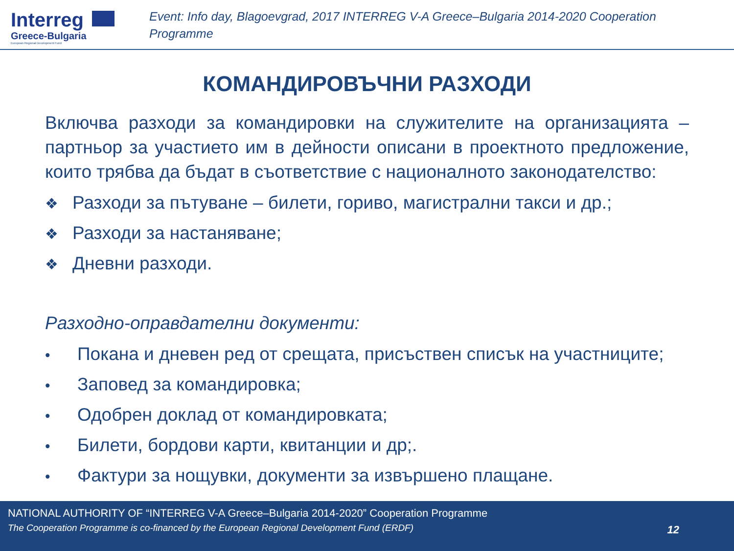Interreg
Greece-Bulgaria
European Regional Development Fund
Event: Info day, Blagoevgrad, 2017 INTERREG V-A Greece–Bulgaria 2014-2020 Cooperation Programme
КОМАНДИРОВЪЧНИ РАЗХОДИ
Включва разходи за командировки на служителите на организацията – партньор за участието им в дейности описани в проектното предложение, които трябва да бъдат в съответствие с националното законодателство:
❖ Разходи за пътуване – билети, гориво, магистрални такси и др.;
❖ Разходи за настаняване;
❖ Дневни разходи.
Разходно-оправдателни документи:
• Покана и дневен ред от срещата, присъствен списък на участниците;
• Заповед за командировка;
• Одобрен доклад от командировката;
• Билети, бордови карти, квитанции и др;.
• Фактури за нощувки, документи за извършено плащане.
NATIONAL AUTHORITY OF “INTERREG V-A Greece–Bulgaria 2014-2020” Cooperation Programme
The Cooperation Programme is co-financed by the European Regional Development Fund (ERDF)
12